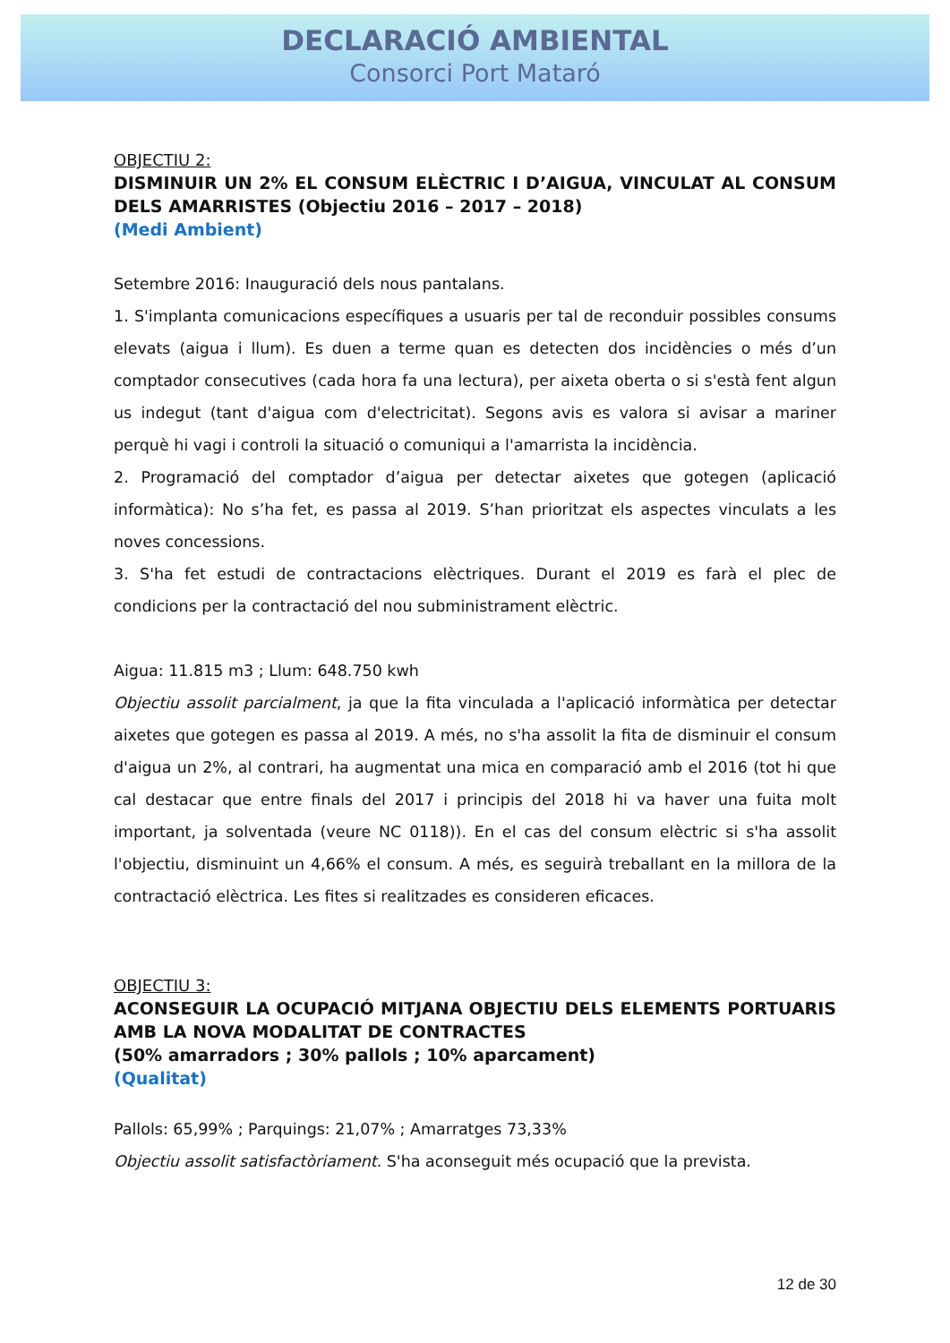DECLARACIÓ AMBIENTAL
Consorci Port Mataró
OBJECTIU 2:
DISMINUIR UN 2% EL CONSUM ELÈCTRIC I D’AIGUA, VINCULAT AL CONSUM DELS AMARRISTES (Objectiu 2016 – 2017 – 2018)
(Medi Ambient)
Setembre 2016: Inauguració dels nous pantalans.
1. S'implanta comunicacions específiques a usuaris per tal de reconduir possibles consums elevats (aigua i llum). Es duen a terme quan es detecten dos incidències o més d’un comptador consecutives (cada hora fa una lectura), per aixeta oberta o si s'està fent algun us indegut (tant d'aigua com d'electricitat). Segons avis es valora si avisar a mariner perquè hi vagi i controli la situació o comuniqui a l'amarrista la incidència.
2. Programació del comptador d’aigua per detectar aixetes que gotegen (aplicació informàtica): No s’ha fet, es passa al 2019. S’han prioritzat els aspectes vinculats a les noves concessions.
3. S'ha fet estudi de contractacions elèctriques. Durant el 2019 es farà el plec de condicions per la contractació del nou subministrament elèctric.
Aigua: 11.815 m3 ; Llum: 648.750 kwh
Objectiu assolit parcialment, ja que la fita vinculada a l'aplicació informàtica per detectar aixetes que gotegen es passa al 2019. A més, no s'ha assolit la fita de disminuir el consum d'aigua un 2%, al contrari, ha augmentat una mica en comparació amb el 2016 (tot hi que cal destacar que entre finals del 2017 i principis del 2018 hi va haver una fuita molt important, ja solventada (veure NC 0118)). En el cas del consum elèctric si s'ha assolit l'objectiu, disminuint un 4,66% el consum. A més, es seguirà treballant en la millora de la contractació elèctrica. Les fites si realitzades es consideren eficaces.
OBJECTIU 3:
ACONSEGUIR LA OCUPACIÓ MITJANA OBJECTIU DELS ELEMENTS PORTUARIS AMB LA NOVA MODALITAT DE CONTRACTES
(50% amarradors ; 30% pallols ; 10% aparcament)
(Qualitat)
Pallols: 65,99% ; Parquings: 21,07% ; Amarratges 73,33%
Objectiu assolit satisfactòriament. S'ha aconseguit més ocupació que la prevista.
12 de 30